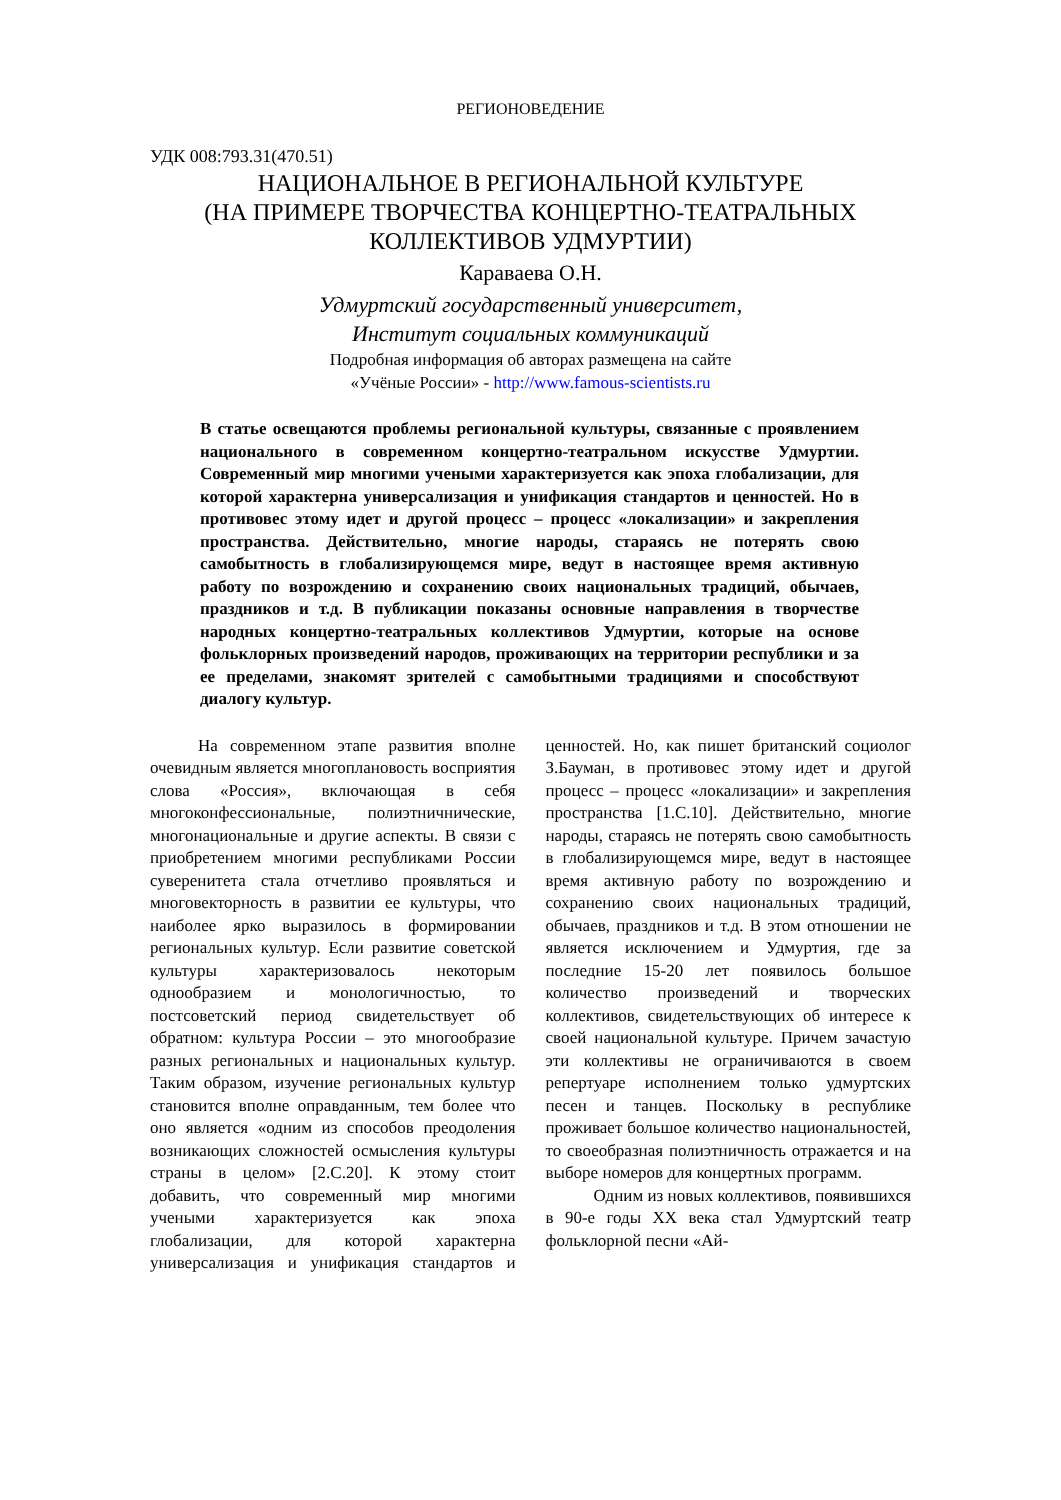РЕГИОНОВЕДЕНИЕ
УДК 008:793.31(470.51)
НАЦИОНАЛЬНОЕ В РЕГИОНАЛЬНОЙ КУЛЬТУРЕ
(НА ПРИМЕРЕ ТВОРЧЕСТВА КОНЦЕРТНО-ТЕАТРАЛЬНЫХ
КОЛЛЕКТИВОВ УДМУРТИИ)
Караваева О.Н.
Удмуртский государственный университет,
Институт социальных коммуникаций
Подробная информация об авторах размещена на сайте
«Учёные России» - http://www.famous-scientists.ru
В статье освещаются проблемы региональной культуры, связанные с проявлением национального в современном концертно-театральном искусстве Удмуртии. Современный мир многими учеными характеризуется как эпоха глобализации, для которой характерна универсализация и унификация стандартов и ценностей. Но в противовес этому идет и другой процесс – процесс «локализации» и закрепления пространства. Действительно, многие народы, стараясь не потерять свою самобытность в глобализирующемся мире, ведут в настоящее время активную работу по возрождению и сохранению своих национальных традиций, обычаев, праздников и т.д. В публикации показаны основные направления в творчестве народных концертно-театральных коллективов Удмуртии, которые на основе фольклорных произведений народов, проживающих на территории республики и за ее пределами, знакомят зрителей с самобытными традициями и способствуют диалогу культур.
На современном этапе развития вполне очевидным является многоплановость восприятия слова «Россия», включающая в себя многоконфессиональные, полиэтничнические, многонациональные и другие аспекты. В связи с приобретением многими республиками России суверенитета стала отчетливо проявляться и многовекторность в развитии ее культуры, что наиболее ярко выразилось в формировании региональных культур. Если развитие советской культуры характеризовалось некоторым однообразием и монологичностью, то постсоветский период свидетельствует об обратном: культура России – это многообразие разных региональных и национальных культур. Таким образом, изучение региональных культур становится вполне оправданным, тем более что оно является «одним из способов преодоления возникающих сложностей осмысления культуры страны в целом» [2.С.20]. К этому стоит добавить, что современный мир многими учеными характеризуется как эпоха глобализации, для которой характерна универсализация и унификация стандартов и ценностей. Но, как пишет британский социолог З.Бауман, в противовес этому идет и другой процесс – процесс «локализации» и закрепления пространства [1.С.10]. Действительно, многие народы, стараясь не потерять свою самобытность в глобализирующемся мире, ведут в настоящее время активную работу по возрождению и сохранению своих национальных традиций, обычаев, праздников и т.д. В этом отношении не является исключением и Удмуртия, где за последние 15-20 лет появилось большое количество произведений и творческих коллективов, свидетельствующих об интересе к своей национальной культуре. Причем зачастую эти коллективы не ограничиваются в своем репертуаре исполнением только удмуртских песен и танцев. Поскольку в республике проживает большое количество национальностей, то своеобразная полиэтничность отражается и на выборе номеров для концертных программ.
Одним из новых коллективов, появившихся в 90-е годы XX века стал Удмуртский театр фольклорной песни «Ай-